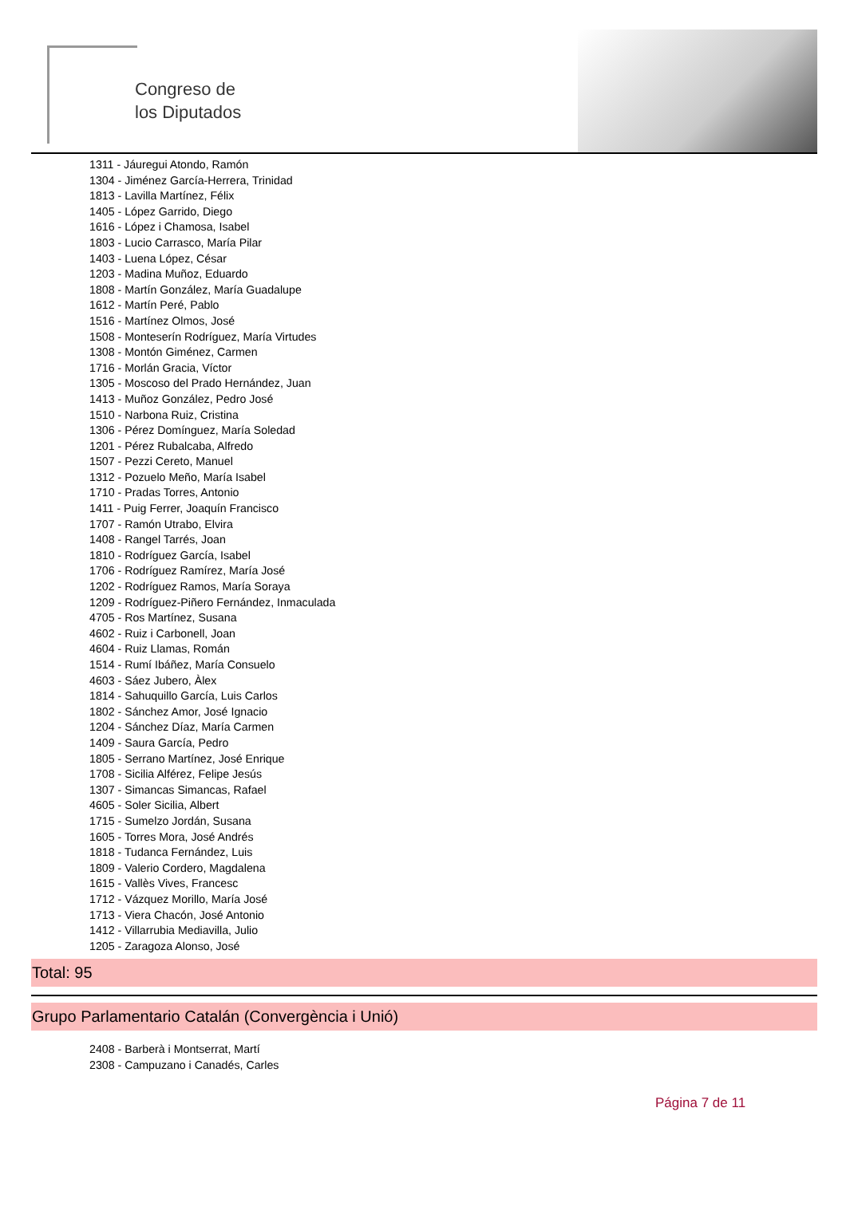Congreso de
los Diputados
1311 - Jáuregui Atondo, Ramón
1304 - Jiménez García-Herrera, Trinidad
1813 - Lavilla Martínez, Félix
1405 - López Garrido, Diego
1616 - López i Chamosa, Isabel
1803 - Lucio Carrasco, María Pilar
1403 - Luena López, César
1203 - Madina Muñoz, Eduardo
1808 - Martín González, María Guadalupe
1612 - Martín Peré, Pablo
1516 - Martínez Olmos, José
1508 - Monteserín Rodríguez, María Virtudes
1308 - Montón Giménez, Carmen
1716 - Morlán Gracia, Víctor
1305 - Moscoso del Prado Hernández, Juan
1413 - Muñoz González, Pedro José
1510 - Narbona Ruiz, Cristina
1306 - Pérez Domínguez, María Soledad
1201 - Pérez Rubalcaba, Alfredo
1507 - Pezzi Cereto, Manuel
1312 - Pozuelo Meño, María Isabel
1710 - Pradas Torres, Antonio
1411 - Puig Ferrer, Joaquín Francisco
1707 - Ramón Utrabo, Elvira
1408 - Rangel Tarrés, Joan
1810 - Rodríguez García, Isabel
1706 - Rodríguez Ramírez, María José
1202 - Rodríguez Ramos, María Soraya
1209 - Rodríguez-Piñero Fernández, Inmaculada
4705 - Ros Martínez, Susana
4602 - Ruiz i Carbonell, Joan
4604 - Ruiz Llamas, Román
1514 - Rumí Ibáñez, María Consuelo
4603 - Sáez Jubero, Àlex
1814 - Sahuquillo García, Luis Carlos
1802 - Sánchez Amor, José Ignacio
1204 - Sánchez Díaz, María Carmen
1409 - Saura García, Pedro
1805 - Serrano Martínez, José Enrique
1708 - Sicilia Alférez, Felipe Jesús
1307 - Simancas Simancas, Rafael
4605 - Soler Sicilia, Albert
1715 - Sumelzo Jordán, Susana
1605 - Torres Mora, José Andrés
1818 - Tudanca Fernández, Luis
1809 - Valerio Cordero, Magdalena
1615 - Vallès Vives, Francesc
1712 - Vázquez Morillo, María José
1713 - Viera Chacón, José Antonio
1412 - Villarrubia Mediavilla, Julio
1205 - Zaragoza Alonso, José
Total: 95
Grupo Parlamentario Catalán (Convergència i Unió)
2408 - Barberà i Montserrat, Martí
2308 - Campuzano i Canadés, Carles
Página 7 de 11